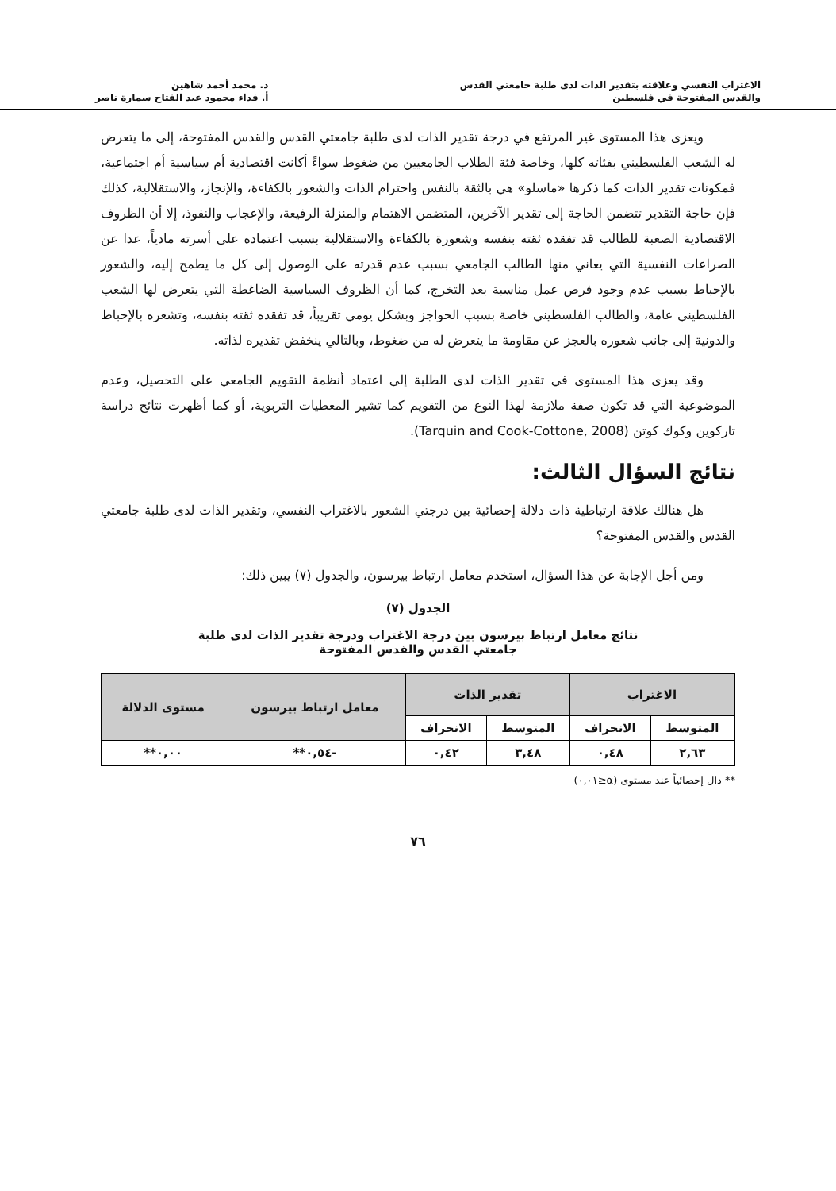الاغتراب النفسي وعلاقته بتقدير الذات لدى طلبة جامعتي القدس
والقدس المفتوحة في فلسطين
د. محمد أحمد شاهين
أ. فداء محمود عبد الفتاح سمارة ناصر
ويعزى هذا المستوى غير المرتفع في درجة تقدير الذات لدى طلبة جامعتي القدس والقدس المفتوحة، إلى ما يتعرض له الشعب الفلسطيني بفئاته كلها، وخاصة فئة الطلاب الجامعيين من ضغوط سواءً أكانت اقتصادية أم سياسية أم اجتماعية، فمكونات تقدير الذات كما ذكرها «ماسلو» هي بالثقة بالنفس واحترام الذات والشعور بالكفاءة، والإنجاز، والاستقلالية، كذلك فإن حاجة التقدير تتضمن الحاجة إلى تقدير الآخرين، المتضمن الاهتمام والمنزلة الرفيعة، والإعجاب والنفوذ، إلا أن الظروف الاقتصادية الصعبة للطالب قد تفقده ثقته بنفسه وشعورة بالكفاءة والاستقلالية بسبب اعتماده على أسرته مادياً، عدا عن الصراعات النفسية التي يعاني منها الطالب الجامعي بسبب عدم قدرته على الوصول إلى كل ما يطمح إليه، والشعور بالإحباط بسبب عدم وجود فرص عمل مناسبة بعد التخرج، كما أن الظروف السياسية الضاغطة التي يتعرض لها الشعب الفلسطيني عامة، والطالب الفلسطيني خاصة بسبب الحواجز وبشكل يومي تقريباً، قد تفقده ثقته بنفسه، وتشعره بالإحباط والدونية إلى جانب شعوره بالعجز عن مقاومة ما يتعرض له من ضغوط، وبالتالي ينخفض تقديره لذاته.
وقد يعزى هذا المستوى في تقدير الذات لدى الطلبة إلى اعتماد أنظمة التقويم الجامعي على التحصيل، وعدم الموضوعية التي قد تكون صفة ملازمة لهذا النوع من التقويم كما تشير المعطيات التربوية، أو كما أظهرت نتائج دراسة تاركوين وكوك كوتن (Tarquin and Cook-Cottone, 2008).
نتائج السؤال الثالث:
هل هنالك علاقة ارتباطية ذات دلالة إحصائية بين درجتي الشعور بالاغتراب النفسي، وتقدير الذات لدى طلبة جامعتي القدس والقدس المفتوحة؟
ومن أجل الإجابة عن هذا السؤال، استخدم معامل ارتباط بيرسون، والجدول (٧) يبين ذلك:
الجدول (٧)
نتائج معامل ارتباط بيرسون بين درجة الاغتراب ودرجة تقدير الذات لدى طلبة
جامعتي القدس والقدس المفتوحة
| الاغتراب | | تقدير الذات | | معامل ارتباط بيرسون | مستوى الدلالة |
| --- | --- | --- | --- | --- | --- |
| المتوسط | الانحراف | المتوسط | الانحراف | | |
| ٢,٦٣ | ٠,٤٨ | ٣,٤٨ | ٠,٤٢ | -٠,٥٤** | ٠,٠٠** |
** دال إحصائياً عند مستوى (α≤٠,٠١)
٧٦